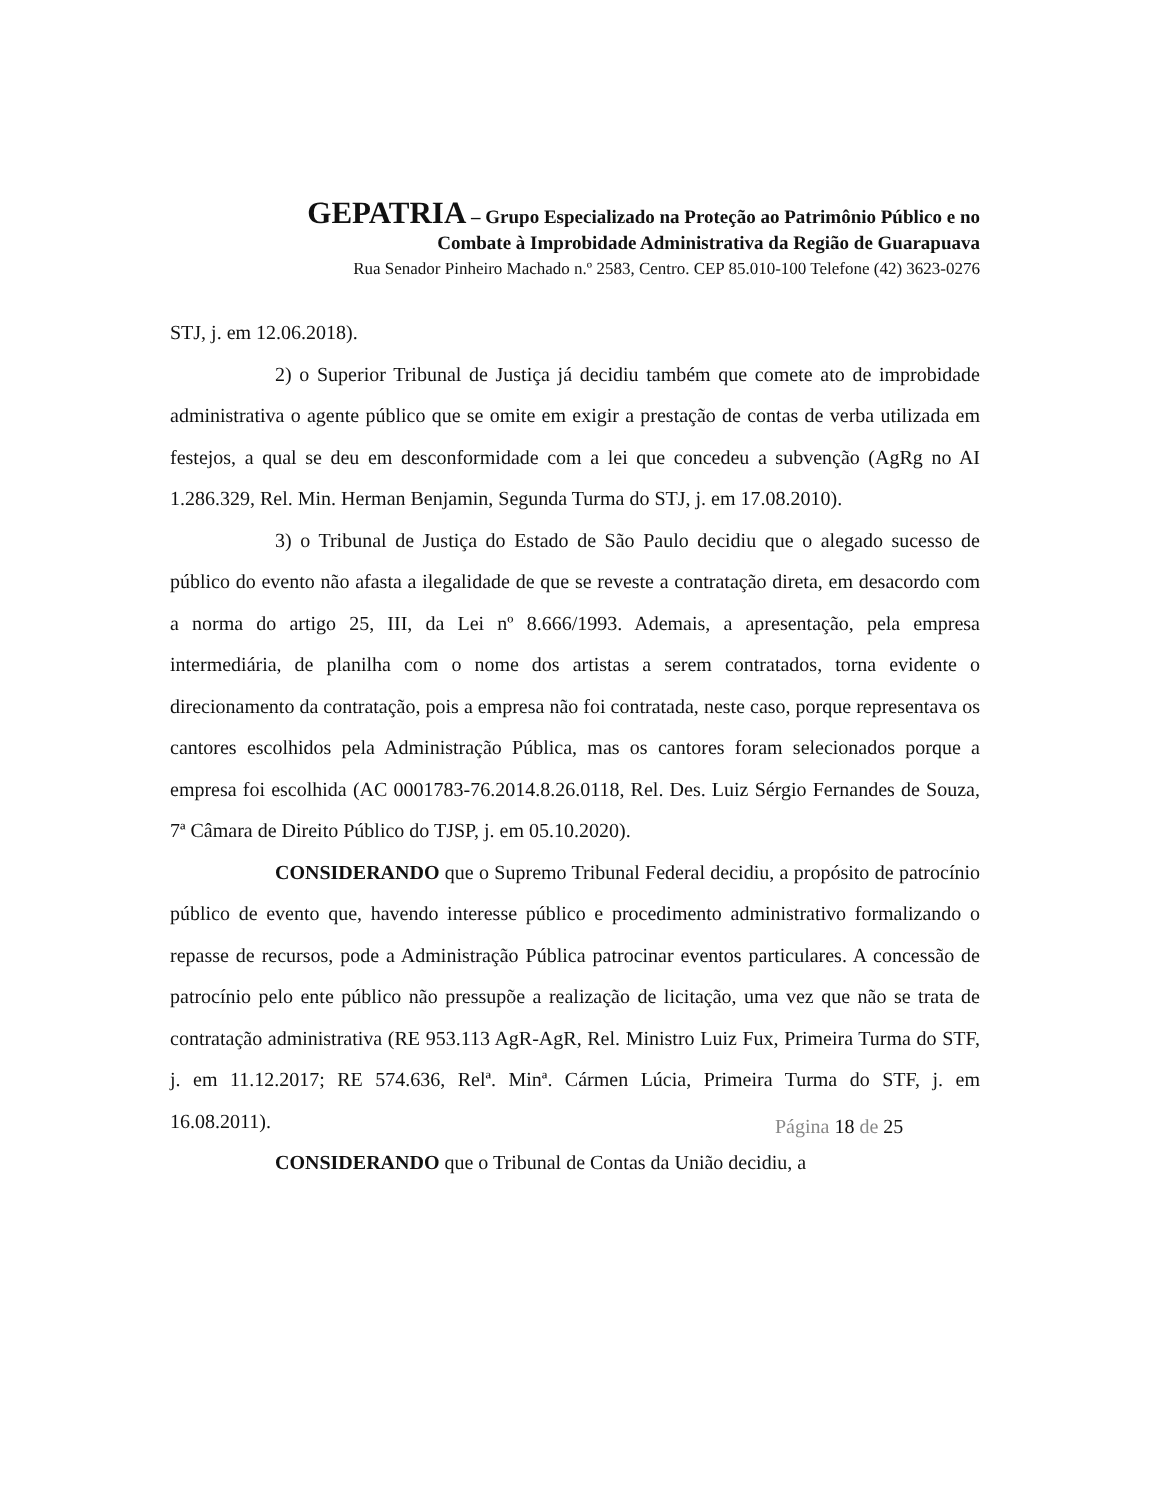GEPATRIA – Grupo Especializado na Proteção ao Patrimônio Público e no
Combate à Improbidade Administrativa da Região de Guarapuava
Rua Senador Pinheiro Machado n.º 2583, Centro. CEP 85.010-100 Telefone (42) 3623-0276
STJ, j. em 12.06.2018).
2) o Superior Tribunal de Justiça já decidiu também que comete ato de improbidade administrativa o agente público que se omite em exigir a prestação de contas de verba utilizada em festejos, a qual se deu em desconformidade com a lei que concedeu a subvenção (AgRg no AI 1.286.329, Rel. Min. Herman Benjamin, Segunda Turma do STJ, j. em 17.08.2010).
3) o Tribunal de Justiça do Estado de São Paulo decidiu que o alegado sucesso de público do evento não afasta a ilegalidade de que se reveste a contratação direta, em desacordo com a norma do artigo 25, III, da Lei nº 8.666/1993. Ademais, a apresentação, pela empresa intermediária, de planilha com o nome dos artistas a serem contratados, torna evidente o direcionamento da contratação, pois a empresa não foi contratada, neste caso, porque representava os cantores escolhidos pela Administração Pública, mas os cantores foram selecionados porque a empresa foi escolhida (AC 0001783-76.2014.8.26.0118, Rel. Des. Luiz Sérgio Fernandes de Souza, 7ª Câmara de Direito Público do TJSP, j. em 05.10.2020).
CONSIDERANDO que o Supremo Tribunal Federal decidiu, a propósito de patrocínio público de evento que, havendo interesse público e procedimento administrativo formalizando o repasse de recursos, pode a Administração Pública patrocinar eventos particulares. A concessão de patrocínio pelo ente público não pressupõe a realização de licitação, uma vez que não se trata de contratação administrativa (RE 953.113 AgR-AgR, Rel. Ministro Luiz Fux, Primeira Turma do STF, j. em 11.12.2017; RE 574.636, Relª. Minª. Cármen Lúcia, Primeira Turma do STF, j. em 16.08.2011).
CONSIDERANDO que o Tribunal de Contas da União decidiu, a
Página 18 de 25